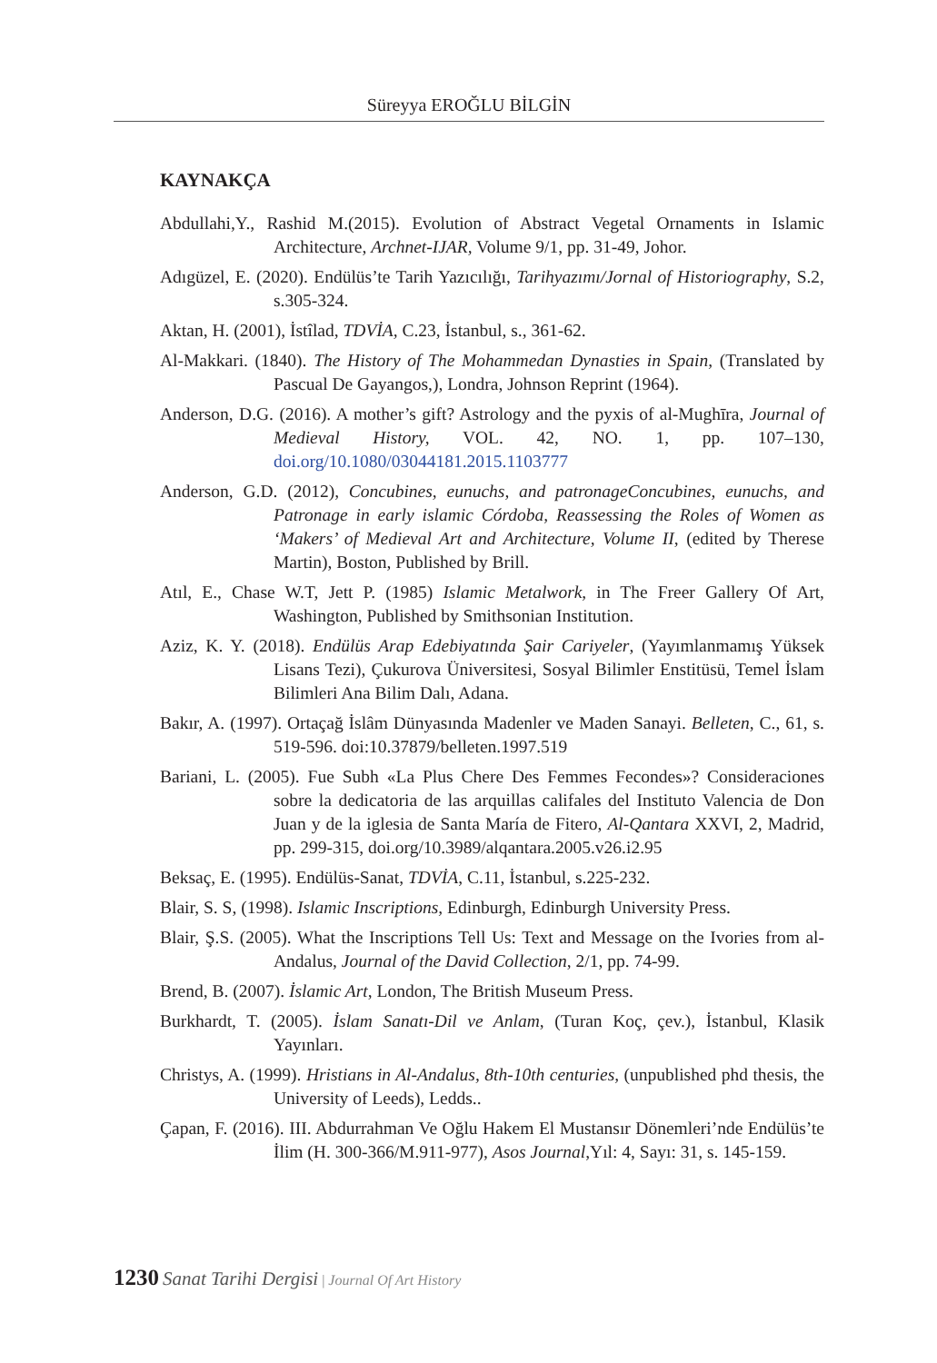Süreyya EROĞLU BİLGİN
KAYNAKÇA
Abdullahi,Y., Rashid M.(2015). Evolution of Abstract Vegetal Ornaments in Islamic Architecture, Archnet-IJAR, Volume 9/1, pp. 31-49, Johor.
Adıgüzel, E. (2020). Endülüs’te Tarih Yazıcılığı, Tarihyazımı/Jornal of Historiography, S.2, s.305-324.
Aktan, H. (2001), İstîlad, TDVİA, C.23, İstanbul, s., 361-62.
Al-Makkari. (1840). The History of The Mohammedan Dynasties in Spain, (Translated by Pascual De Gayangos,), Londra, Johnson Reprint (1964).
Anderson, D.G. (2016). A mother’s gift? Astrology and the pyxis of al-Mughīra, Journal of Medieval History, VOL. 42, NO. 1, pp. 107–130, doi.org/10.1080/03044181.2015.1103777
Anderson, G.D. (2012), Concubines, eunuchs, and patronageConcubines, eunuchs, and Patronage in early islamic Córdoba, Reassessing the Roles of Women as ‘Makers’ of Medieval Art and Architecture, Volume II, (edited by Therese Martin), Boston, Published by Brill.
Atıl, E., Chase W.T, Jett P. (1985) Islamic Metalwork, in The Freer Gallery Of Art, Washington, Published by Smithsonian Institution.
Aziz, K. Y. (2018). Endülüs Arap Edebiyatında Şair Cariyeler, (Yayımlanmamış Yüksek Lisans Tezi), Çukurova Üniversitesi, Sosyal Bilimler Enstitüsü, Temel İslam Bilimleri Ana Bilim Dalı, Adana.
Bakır, A. (1997). Ortaçağ İslâm Dünyasında Madenler ve Maden Sanayi. Belleten, C., 61, s. 519-596. doi:10.37879/belleten.1997.519
Bariani, L. (2005). Fue Subh «La Plus Chere Des Femmes Fecondes»? Consideraciones sobre la dedicatoria de las arquillas califales del Instituto Valencia de Don Juan y de la iglesia de Santa María de Fitero, Al-Qantara XXVI, 2, Madrid, pp. 299-315, doi.org/10.3989/alqantara.2005.v26.i2.95
Beksaç, E. (1995). Endülüs-Sanat, TDVİA, C.11, İstanbul, s.225-232.
Blair, S. S, (1998). Islamic Inscriptions, Edinburgh, Edinburgh University Press.
Blair, Ş.S. (2005). What the Inscriptions Tell Us: Text and Message on the Ivories from al-Andalus, Journal of the David Collection, 2/1, pp. 74-99.
Brend, B. (2007). İslamic Art, London, The British Museum Press.
Burkhardt, T. (2005). İslam Sanatı-Dil ve Anlam, (Turan Koç, çev.), İstanbul, Klasik Yayınları.
Christys, A. (1999). Hristians in Al-Andalus, 8th-10th centuries, (unpublished phd thesis, the University of Leeds), Ledds..
Çapan, F. (2016). III. Abdurrahman Ve Oğlu Hakem El Mustansır Dönemleri’nde Endülüs’te İlim (H. 300-366/M.911-977), Asos Journal,Yıl: 4, Sayı: 31, s. 145-159.
1230 Sanat Tarihi Dergisi | Journal Of Art History